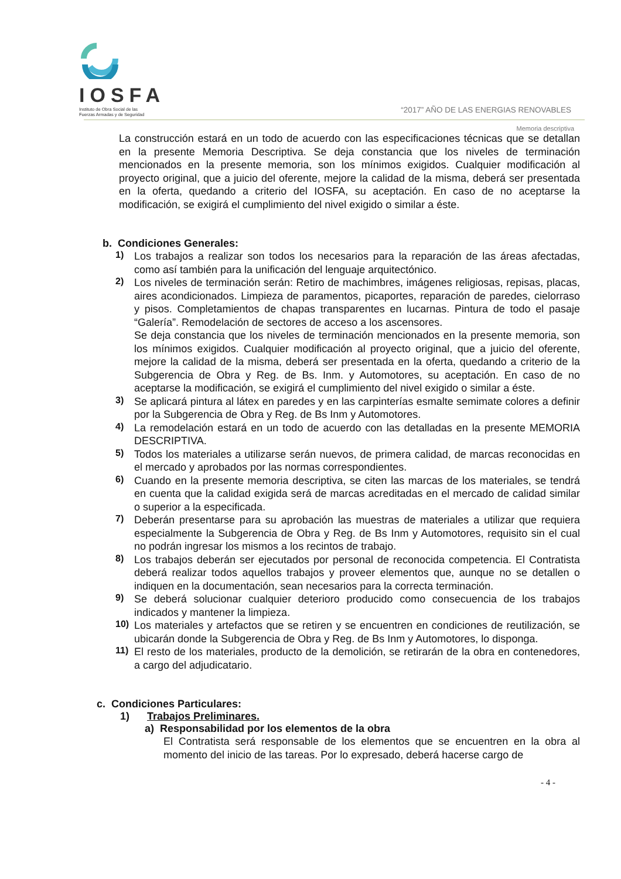IOSFA
Instituto de Obra Social de las
Fuerzas Armadas y de Seguridad
“2017” AÑO DE LAS ENERGIAS RENOVABLES
Memoria descriptiva
La construcción estará en un todo de acuerdo con las especificaciones técnicas que se detallan en la presente Memoria Descriptiva. Se deja constancia que los niveles de terminación mencionados en la presente memoria, son los mínimos exigidos. Cualquier modificación al proyecto original, que a juicio del oferente, mejore la calidad de la misma, deberá ser presentada en la oferta, quedando a criterio del IOSFA, su aceptación. En caso de no aceptarse la modificación, se exigirá el cumplimiento del nivel exigido o similar a éste.
b. Condiciones Generales:
1)
Los trabajos a realizar son todos los necesarios para la reparación de las áreas afectadas, como así también para la unificación del lenguaje arquitectónico.
2)
Los niveles de terminación serán: Retiro de machimbres, imágenes religiosas, repisas, placas, aires acondicionados. Limpieza de paramentos, picaportes, reparación de paredes, cielorraso y pisos. Completamientos de chapas transparentes en lucarnas. Pintura de todo el pasaje “Galería”. Remodelación de sectores de acceso a los ascensores.
Se deja constancia que los niveles de terminación mencionados en la presente memoria, son los mínimos exigidos. Cualquier modificación al proyecto original, que a juicio del oferente, mejore la calidad de la misma, deberá ser presentada en la oferta, quedando a criterio de la Subgerencia de Obra y Reg. de Bs. Inm. y Automotores, su aceptación. En caso de no aceptarse la modificación, se exigirá el cumplimiento del nivel exigido o similar a éste.
3)
Se aplicará pintura al látex en paredes y en las carpinterías esmalte semimate colores a definir por la Subgerencia de Obra y Reg. de Bs Inm y Automotores.
4)
La remodelación estará en un todo de acuerdo con las detalladas en la presente MEMORIA DESCRIPTIVA.
5)
Todos los materiales a utilizarse serán nuevos, de primera calidad, de marcas reconocidas en el mercado y aprobados por las normas correspondientes.
6)
Cuando en la presente memoria descriptiva, se citen las marcas de los materiales, se tendrá en cuenta que la calidad exigida será de marcas acreditadas en el mercado de calidad similar o superior a la especificada.
7)
Deberán presentarse para su aprobación las muestras de materiales a utilizar que requiera especialmente la Subgerencia de Obra y Reg. de Bs Inm y Automotores, requisito sin el cual no podrán ingresar los mismos a los recintos de trabajo.
8)
Los trabajos deberán ser ejecutados por personal de reconocida competencia. El Contratista deberá realizar todos aquellos trabajos y proveer elementos que, aunque no se detallen o indiquen en la documentación, sean necesarios para la correcta terminación.
9)
Se deberá solucionar cualquier deterioro producido como consecuencia de los trabajos indicados y mantener la limpieza.
10)
Los materiales y artefactos que se retiren y se encuentren en condiciones de reutilización, se ubicarán donde la Subgerencia de Obra y Reg. de Bs Inm y Automotores, lo disponga.
11)
El resto de los materiales, producto de la demolición, se retirarán de la obra en contenedores, a cargo del adjudicatario.
c. Condiciones Particulares:
1) Trabajos Preliminares.
a) Responsabilidad por los elementos de la obra
El Contratista será responsable de los elementos que se encuentren en la obra al momento del inicio de las tareas. Por lo expresado, deberá hacerse cargo de
- 4 -